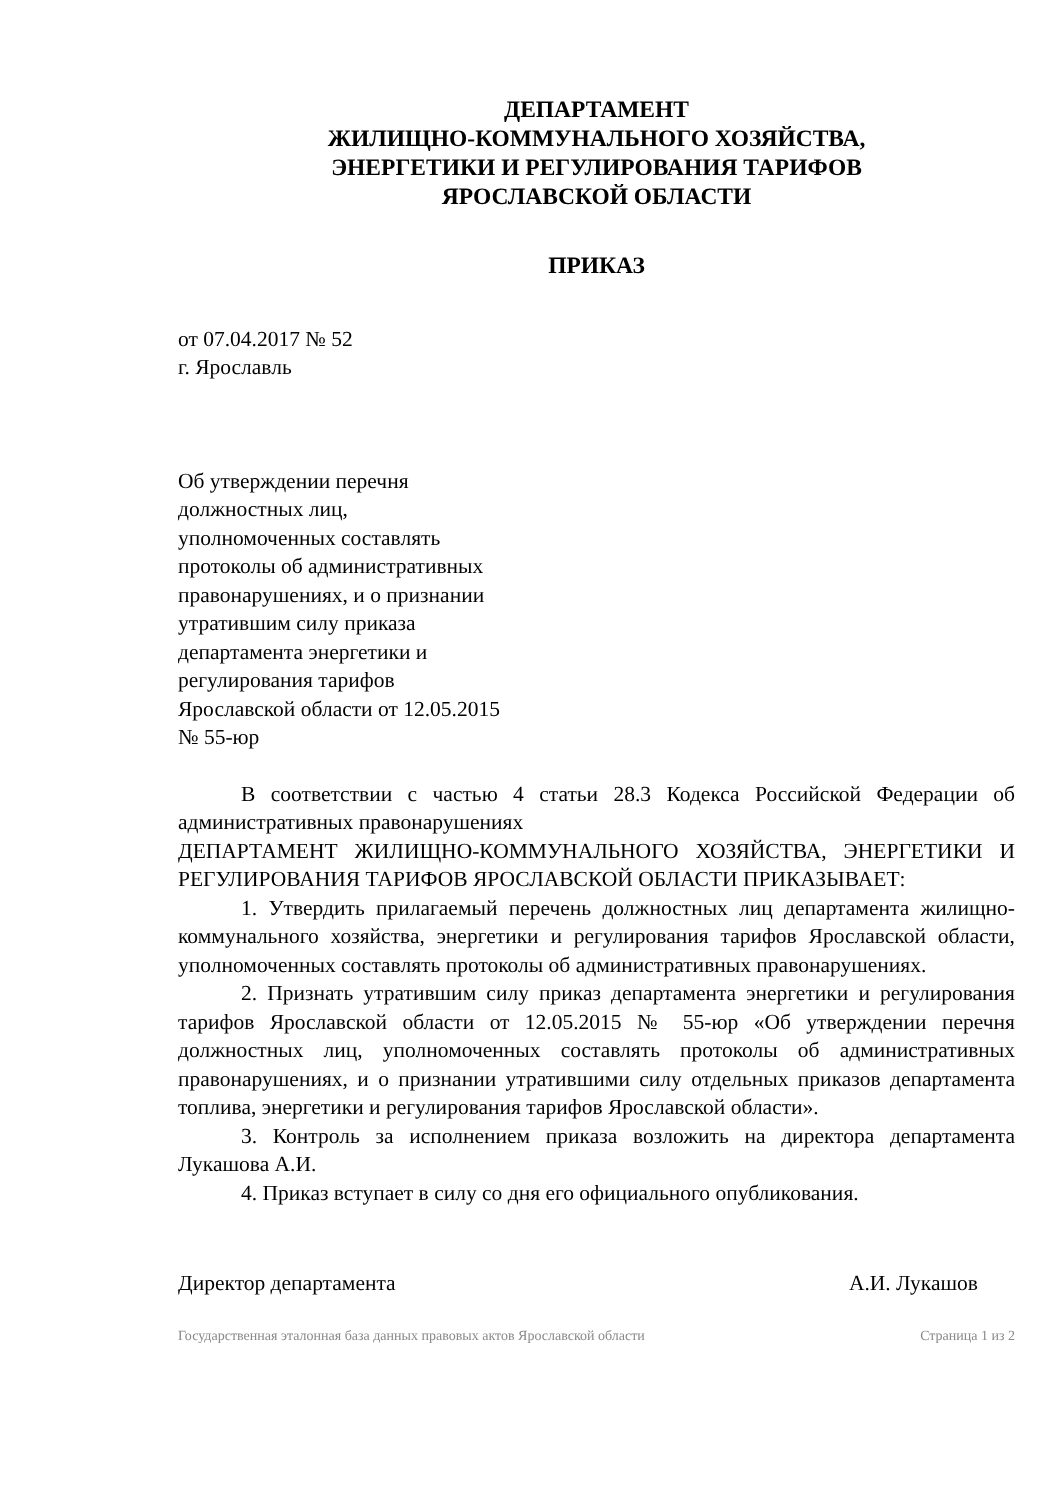ДЕПАРТАМЕНТ
ЖИЛИЩНО-КОММУНАЛЬНОГО ХОЗЯЙСТВА,
ЭНЕРГЕТИКИ И РЕГУЛИРОВАНИЯ ТАРИФОВ
ЯРОСЛАВСКОЙ ОБЛАСТИ
ПРИКАЗ
от 07.04.2017 № 52
г. Ярославль
Об утверждении перечня
должностных лиц,
уполномоченных составлять
протоколы об административных
правонарушениях, и о признании
утратившим силу приказа
департамента энергетики и
регулирования тарифов
Ярославской области от 12.05.2015
№ 55-юр
В соответствии с частью 4 статьи 28.3 Кодекса Российской Федерации об административных правонарушениях
ДЕПАРТАМЕНТ ЖИЛИЩНО-КОММУНАЛЬНОГО ХОЗЯЙСТВА, ЭНЕРГЕТИКИ И РЕГУЛИРОВАНИЯ ТАРИФОВ ЯРОСЛАВСКОЙ ОБЛАСТИ ПРИКАЗЫВАЕТ:
1. Утвердить прилагаемый перечень должностных лиц департамента жилищно-коммунального хозяйства, энергетики и регулирования тарифов Ярославской области, уполномоченных составлять протоколы об административных правонарушениях.
2. Признать утратившим силу приказ департамента энергетики и регулирования тарифов Ярославской области от 12.05.2015 № 55-юр «Об утверждении перечня должностных лиц, уполномоченных составлять протоколы об административных правонарушениях, и о признании утратившими силу отдельных приказов департамента топлива, энергетики и регулирования тарифов Ярославской области».
3. Контроль за исполнением приказа возложить на директора департамента Лукашова А.И.
4. Приказ вступает в силу со дня его официального опубликования.
Директор департамента А.И. Лукашов
Государственная эталонная база данных правовых актов Ярославской области Страница 1 из 2